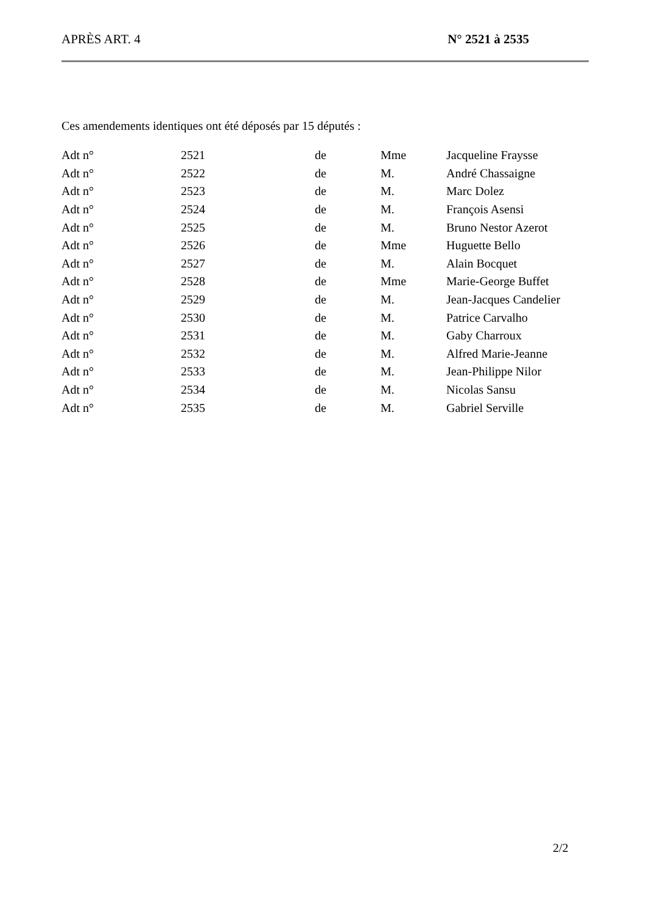APRÈS ART. 4 N° 2521 à 2535
Ces amendements identiques ont été déposés par 15 députés :
| Adt n° | 2521 | de | Mme | Jacqueline Fraysse |
| Adt n° | 2522 | de | M. | André Chassaigne |
| Adt n° | 2523 | de | M. | Marc Dolez |
| Adt n° | 2524 | de | M. | François Asensi |
| Adt n° | 2525 | de | M. | Bruno Nestor Azerot |
| Adt n° | 2526 | de | Mme | Huguette Bello |
| Adt n° | 2527 | de | M. | Alain Bocquet |
| Adt n° | 2528 | de | Mme | Marie-George Buffet |
| Adt n° | 2529 | de | M. | Jean-Jacques Candelier |
| Adt n° | 2530 | de | M. | Patrice Carvalho |
| Adt n° | 2531 | de | M. | Gaby Charroux |
| Adt n° | 2532 | de | M. | Alfred Marie-Jeanne |
| Adt n° | 2533 | de | M. | Jean-Philippe Nilor |
| Adt n° | 2534 | de | M. | Nicolas Sansu |
| Adt n° | 2535 | de | M. | Gabriel Serville |
2/2